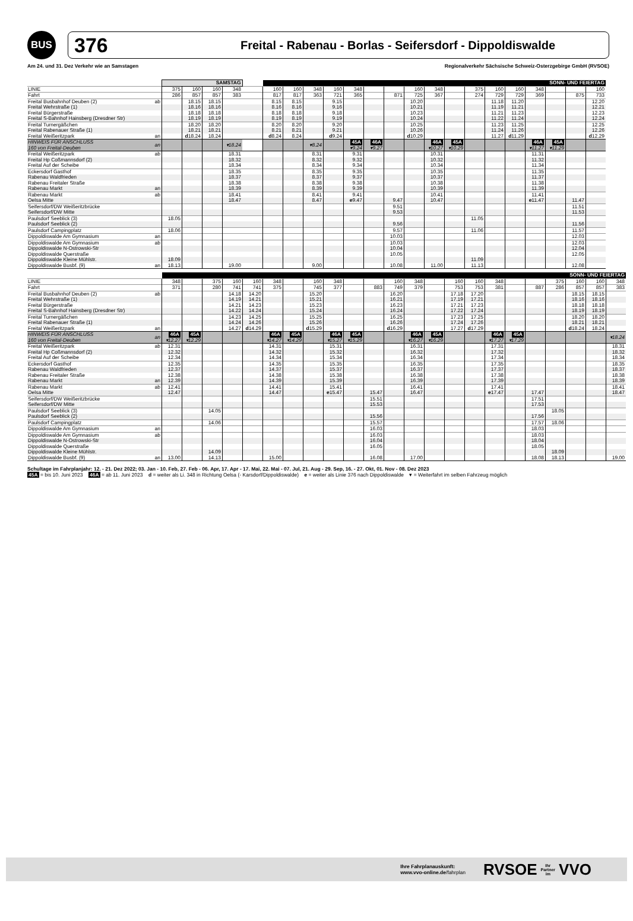BUS
376
Freital - Rabenau - Borlas - Seifersdorf - Dippoldiswalde
Am 24. und 31. Dez Verkehr wie an Samstagen Regionalverkehr Sächsische Schweiz-Osterzgebirge GmbH (RVSOE)
| | | SAMSTAG | | | | | SONN- UND FEIERTAG | | | | | | | | | | | | | | | | |
| LINIE | | 375 | 160 | 160 | 348 | | 160 | 160 | 348 | 160 | 348 | | | 160 | 348 | | 375 | 160 | 160 | 348 | | | 160 |
| Fahrt | | 286 | 857 | 857 | 383 | | 817 | 817 | 363 | 721 | 365 | | 871 | 725 | 367 | | 274 | 729 | 729 | 369 | | 875 | 733 |
| Freital Busbahnhof Deuben (2) | ab | | 18.15 | 18.15 | | | 8.15 | 8.15 | | 9.15 | | | | 10.20 | | | | 11.18 | 11.20 | | | | 12.20 |
| Freital Wehrstraße (1) | | | 18.16 | 18.16 | | | 8.16 | 8.16 | | 9.16 | | | | 10.21 | | | | 11.19 | 11.21 | | | | 12.21 |
| Freital Bürgerstraße | | | 18.18 | 18.18 | | | 8.18 | 8.18 | | 9.18 | | | | 10.23 | | | | 11.21 | 11.23 | | | | 12.23 |
| Freital S-Bahnhof Hainsberg (Dresdner Str) | | | 18.19 | 18.19 | | | 8.19 | 8.19 | | 9.19 | | | | 10.24 | | | | 11.22 | 11.24 | | | | 12.24 |
| Freital Turnergäßchen | | | 18.20 | 18.20 | | | 8.20 | 8.20 | | 9.20 | | | | 10.25 | | | | 11.23 | 11.25 | | | | 12.25 |
| Freital Rabenauer Straße (1) | | | 18.21 | 18.21 | | | 8.21 | 8.21 | | 9.21 | | | | 10.26 | | | | 11.24 | 11.26 | | | | 12.26 |
| Freital Weißeritzpark | an | | d 18.24 | 18.24 | | | d 8.24 | 8.24 | | d 9.24 | | | | d 10.29 | | | | 11.27 | d 11.29 | | | | d 12.29 |
| HINWEIS FÜR ANSCHLUSS 160 von Freital-Deuben | an | | | | ▾18.24 | | | | ▾8.24 | | 45A ▾9.24 | 46A ▾9.27 | | | 46A ▾10.27 | 45A ▾10.29 | | | | 46A ▾11.27 | 45A ▾11.29 | | |
| Freital Weißeritzpark | ab | | | | 18.31 | | | | 8.31 | | 9.31 | | | | 10.31 | | | | | 11.31 | | | |
| Freital Hp Coßmannsdorf (2) | | | | | 18.32 | | | | 8.32 | | 9.32 | | | | 10.32 | | | | | 11.32 | | | |
| Freital Auf der Scheibe | | | | | 18.34 | | | | 8.34 | | 9.34 | | | | 10.34 | | | | | 11.34 | | | |
| Eckersdorf Gasthof | | | | | 18.35 | | | | 8.35 | | 9.35 | | | | 10.35 | | | | | 11.35 | | | |
| Rabenau Waldfrieden | | | | | 18.37 | | | | 8.37 | | 9.37 | | | | 10.37 | | | | | 11.37 | | | |
| Rabenau Freitaler Straße | | | | | 18.38 | | | | 8.38 | | 9.38 | | | | 10.38 | | | | | 11.38 | | | |
| Rabenau Markt | an | | | | 18.39 | | | | 8.39 | | 9.39 | | | | 10.39 | | | | | 11.39 | | | |
| Rabenau Markt | ab | | | | 18.41 | | | | 8.41 | | 9.41 | | | | 10.41 | | | | | 11.41 | | | |
| Oelsa Mitte | | | | | 18.47 | | | | 8.47 | | e 9.47 | | 9.47 | | 10.47 | | | | | e 11.47 | | 11.47 | |
| Seifersdorf/DW Weißeritzbrücke | | | | | | | | | | | | | 9.51 | | | | | | | | | 11.51 | |
| Seifersdorf/DW Mitte | | | | | | | | | | | | | 9.53 | | | | | | | | | 11.53 | |
| Paulsdorf Seeblick (3) | | 18.05 | | | | | | | | | | | | | | | 11.05 | | | | | | |
| Paulsdorf Seeblick (2) | | | | | | | | | | | | | 9.56 | | | | | | | | | 11.56 | |
| Paulsdorf Campingplatz | | 18.06 | | | | | | | | | | | 9.57 | | | | 11.06 | | | | | 11.57 | |
| Dippoldiswalde Am Gymnasium | an | | | | | | | | | | | | 10.03 | | | | | | | | | 12.03 | |
| Dippoldiswalde Am Gymnasium | ab | | | | | | | | | | | | 10.03 | | | | | | | | | 12.03 | |
| Dippoldiswalde N-Ostrowski-Str | | | | | | | | | | | | | 10.04 | | | | | | | | | 12.04 | |
| Dippoldiswalde Querstraße | | | | | | | | | | | | | 10.05 | | | | | | | | | 12.05 | |
| Dippoldiswalde Kleine Mühlstr. | | 18.09 | | | | | | | | | | | | | | | 11.09 | | | | | | |
| Dippoldiswalde Busbf. (9) | an | 18.13 | | | 19.00 | | | | 9.00 | | | | 10.08 | | 11.00 | | 11.13 | | | | | 12.08 | |
| | | SONN- UND FEIERTAG | | | | | | | | | | | | | | | | | | | | | | |
| LINIE | | 348 | | 375 | 160 | 160 | 348 | | 160 | 348 | | | 160 | 348 | | 160 | 160 | 348 | | | 375 | 160 | 160 | 348 |
| Fahrt | | 371 | | 280 | 741 | 741 | 375 | | 745 | 377 | | 883 | 749 | 379 | | 753 | 753 | 381 | | 887 | 286 | 857 | 857 | 383 |
| Freital Busbahnhof Deuben (2) | ab | | | | 14.18 | 14.20 | | | 15.20 | | | | 16.20 | | | 17.18 | 17.20 | | | | | 18.15 | 18.15 | |
| Freital Wehrstraße (1) | | | | | 14.19 | 14.21 | | | 15.21 | | | | 16.21 | | | 17.19 | 17.21 | | | | | 18.16 | 18.16 | |
| Freital Bürgerstraße | | | | | 14.21 | 14.23 | | | 15.23 | | | | 16.23 | | | 17.21 | 17.23 | | | | | 18.18 | 18.18 | |
| Freital S-Bahnhof Hainsberg (Dresdner Str) | | | | | 14.22 | 14.24 | | | 15.24 | | | | 16.24 | | | 17.22 | 17.24 | | | | | 18.19 | 18.19 | |
| Freital Turnergäßchen | | | | | 14.23 | 14.25 | | | 15.25 | | | | 16.25 | | | 17.23 | 17.25 | | | | | 18.20 | 18.20 | |
| Freital Rabenauer Straße (1) | | | | | 14.24 | 14.26 | | | 15.26 | | | | 16.26 | | | 17.24 | 17.26 | | | | | 18.21 | 18.21 | |
| Freital Weißeritzpark | an | | | | 14.27 | d 14.29 | | | d 15.29 | | | | d 16.29 | | | 17.27 | d 17.29 | | | | | d 18.24 | 18.24 | |
| HINWEIS FÜR ANSCHLUSS 160 von Freital-Deuben | an | 46A ▾12.27 | 45A ▾12.29 | | | | 46A ▾14.27 | 45A ▾14.29 | | 46A ▾15.27 | 45A ▾15.29 | | | 46A ▾16.27 | 45A ▾16.29 | | | 46A ▾17.27 | 45A ▾17.29 | | | | | ▾18.24 |
| Freital Weißeritzpark | ab | 12.31 | | | | | 14.31 | | | 15.31 | | | | 16.31 | | | | 17.31 | | | | | | 18.31 |
| Freital Hp Coßmannsdorf (2) | | 12.32 | | | | | 14.32 | | | 15.32 | | | | 16.32 | | | | 17.32 | | | | | | 18.32 |
| Freital Auf der Scheibe | | 12.34 | | | | | 14.34 | | | 15.34 | | | | 16.34 | | | | 17.34 | | | | | | 18.34 |
| Eckersdorf Gasthof | | 12.35 | | | | | 14.35 | | | 15.35 | | | | 16.35 | | | | 17.35 | | | | | | 18.35 |
| Rabenau Waldfrieden | | 12.37 | | | | | 14.37 | | | 15.37 | | | | 16.37 | | | | 17.37 | | | | | | 18.37 |
| Rabenau Freitaler Straße | | 12.38 | | | | | 14.38 | | | 15.38 | | | | 16.38 | | | | 17.38 | | | | | | 18.38 |
| Rabenau Markt | an | 12.39 | | | | | 14.39 | | | 15.39 | | | | 16.39 | | | | 17.39 | | | | | | 18.39 |
| Rabenau Markt | ab | 12.41 | | | | | 14.41 | | | 15.41 | | | | 16.41 | | | | 17.41 | | | | | | 18.41 |
| Oelsa Mitte | | 12.47 | | | | | 14.47 | | | e 15.47 | | 15.47 | | 16.47 | | | | e 17.47 | | 17.47 | | | | 18.47 |
| Seifersdorf/DW Weißeritzbrücke | | | | | | | | | | | | 15.51 | | | | | | | | 17.51 | | | | |
| Seifersdorf/DW Mitte | | | | | | | | | | | | 15.53 | | | | | | | | 17.53 | | | | |
| Paulsdorf Seeblick (3) | | | | 14.05 | | | | | | | | | | | | | | | | | 18.05 | | | |
| Paulsdorf Seeblick (2) | | | | | | | | | | | | 15.56 | | | | | | | | 17.56 | | | | |
| Paulsdorf Campingplatz | | | | 14.06 | | | | | | | | 15.57 | | | | | | | | 17.57 | 18.06 | | | |
| Dippoldiswalde Am Gymnasium | an | | | | | | | | | | | 16.03 | | | | | | | | 18.03 | | | | |
| Dippoldiswalde Am Gymnasium | ab | | | | | | | | | | | 16.03 | | | | | | | | 18.03 | | | | |
| Dippoldiswalde N-Ostrowski-Str | | | | | | | | | | | | 16.04 | | | | | | | | 18.04 | | | | |
| Dippoldiswalde Querstraße | | | | | | | | | | | | 16.05 | | | | | | | | 18.05 | | | | |
| Dippoldiswalde Kleine Mühlstr. | | | | 14.09 | | | | | | | | | | | | | | | | | 18.09 | | | |
| Dippoldiswalde Busbf. (9) | an | 13.00 | | 14.13 | | | 15.00 | | | | | 16.08 | | 17.00 | | | | | | 18.08 | 18.13 | | | 19.00 |
Schultage im Fahrplanjahr: 12. - 21. Dez 2022; 03. Jan - 10. Feb, 27. Feb - 06. Apr, 17. Apr - 17. Mai, 22. Mai - 07. Jul, 21. Aug - 29. Sep, 16. - 27. Okt, 01. Nov - 08. Dez 2023
45A = bis 10. Juni 2023 46A = ab 11. Juni 2023 d = weiter als Li. 348 in Richtung Oelsa (- Karsdorf/Dippoldiswalde) e = weiter als Linie 376 nach Dippoldiswalde ▾ = Weiterfahrt im selben Fahrzeug möglich
Ihre Fahrplanauskunft:
www.vvo-online.de/fahrplan
RVSOE
Ihr
Partner
im
VVO